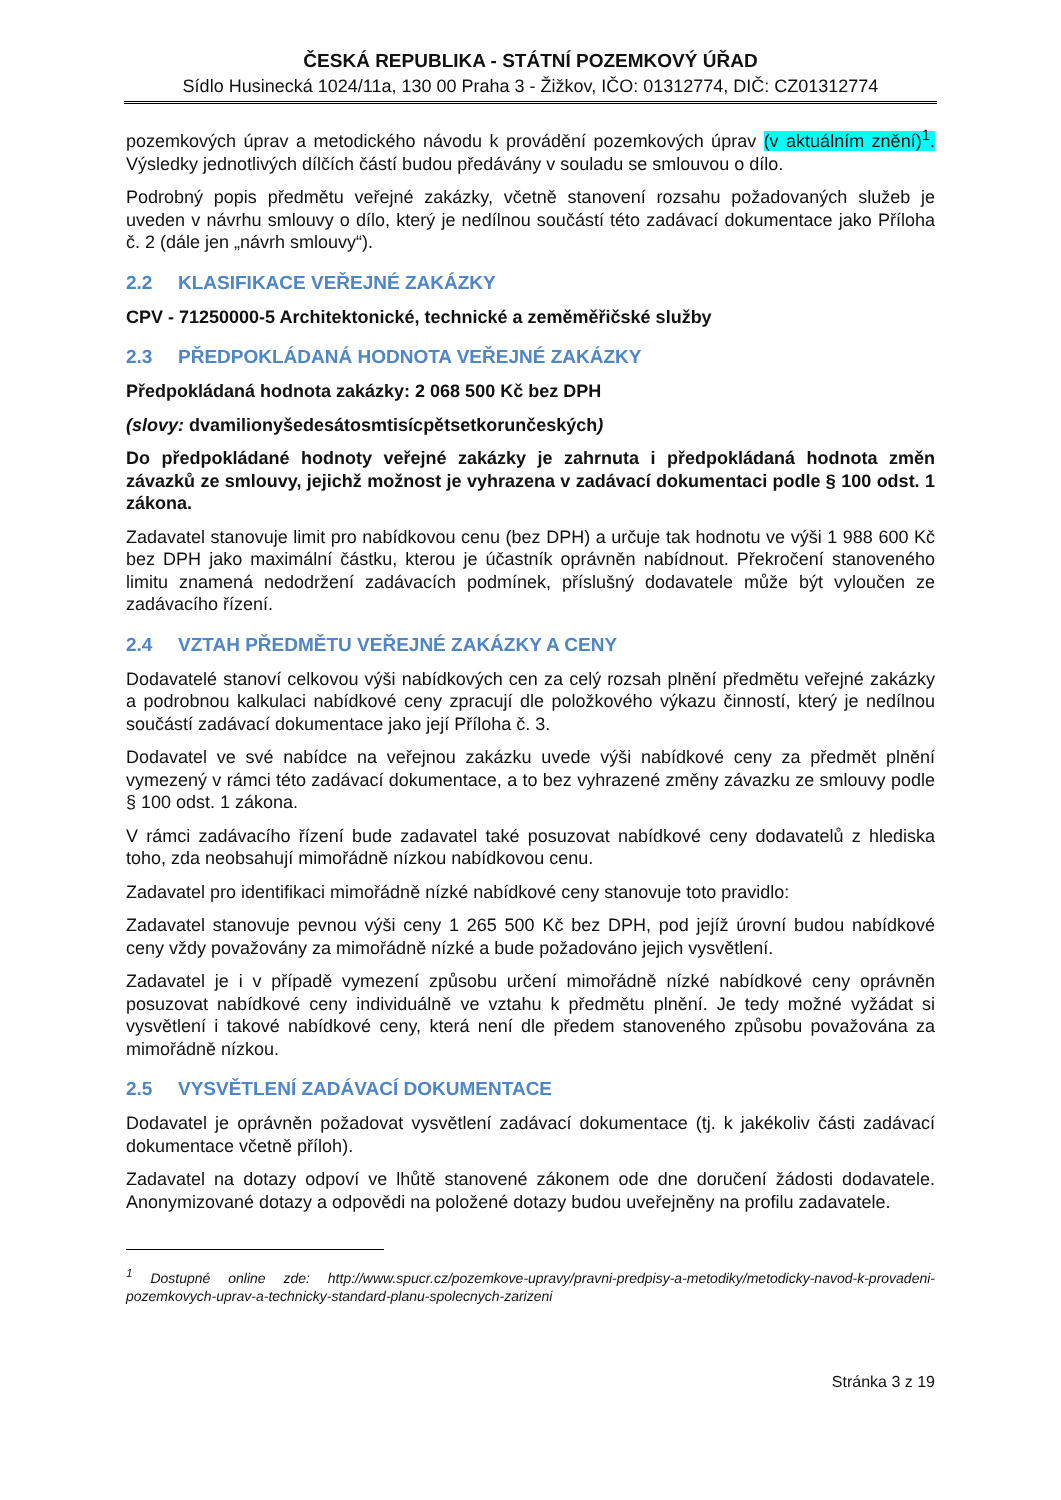ČESKÁ REPUBLIKA - STÁTNÍ POZEMKOVÝ ÚŘAD
Sídlo Husinecká 1024/11a, 130 00 Praha 3 - Žižkov, IČO: 01312774, DIČ: CZ01312774
pozemkových úprav a metodického návodu k provádění pozemkových úprav (v aktuálním znění)<sup>1</sup>. Výsledky jednotlivých dílčích částí budou předávány v souladu se smlouvou o dílo.
Podrobný popis předmětu veřejné zakázky, včetně stanovení rozsahu požadovaných služeb je uveden v návrhu smlouvy o dílo, který je nedílnou součástí této zadávací dokumentace jako Příloha č. 2 (dále jen „návrh smlouvy“).
2.2 KLASIFIKACE VEŘEJNÉ ZAKÁZKY
CPV - 71250000-5 Architektonické, technické a zeměměřičské služby
2.3 PŘEDPOKLÁDANÁ HODNOTA VEŘEJNÉ ZAKÁZKY
Předpokládaná hodnota zakázky: 2 068 500 Kč bez DPH
(slovy: dvamilionyšedesátosmtisícpětsetkorunčeských)
Do předpokládané hodnoty veřejné zakázky je zahrnuta i předpokládaná hodnota změn závazků ze smlouvy, jejichž možnost je vyhrazena v zadávací dokumentaci podle § 100 odst. 1 zákona.
Zadavatel stanovuje limit pro nabídkovou cenu (bez DPH) a určuje tak hodnotu ve výši 1 988 600 Kč bez DPH jako maximální částku, kterou je účastník oprávněn nabídnout. Překročení stanoveného limitu znamená nedodržení zadávacích podmínek, příslušný dodavatele může být vyloučen ze zadávacího řízení.
2.4 VZTAH PŘEDMĚTU VEŘEJNÉ ZAKÁZKY A CENY
Dodavatelé stanoví celkovou výši nabídkových cen za celý rozsah plnění předmětu veřejné zakázky a podrobnou kalkulaci nabídkové ceny zpracují dle položkového výkazu činností, který je nedílnou součástí zadávací dokumentace jako její Příloha č. 3.
Dodavatel ve své nabídce na veřejnou zakázku uvede výši nabídkové ceny za předmět plnění vymezený v rámci této zadávací dokumentace, a to bez vyhrazené změny závazku ze smlouvy podle § 100 odst. 1 zákona.
V rámci zadávacího řízení bude zadavatel také posuzovat nabídkové ceny dodavatelů z hlediska toho, zda neobsahují mimořádně nízkou nabídkovou cenu.
Zadavatel pro identifikaci mimořádně nízké nabídkové ceny stanovuje toto pravidlo:
Zadavatel stanovuje pevnou výši ceny 1 265 500 Kč bez DPH, pod jejíž úrovní budou nabídkové ceny vždy považovány za mimořádně nízké a bude požadováno jejich vysvětlení.
Zadavatel je i v případě vymezení způsobu určení mimořádně nízké nabídkové ceny oprávněn posuzovat nabídkové ceny individuálně ve vztahu k předmětu plnění. Je tedy možné vyžádat si vysvětlení i takové nabídkové ceny, která není dle předem stanoveného způsobu považována za mimořádně nízkou.
2.5 VYSVĚTLENÍ ZADÁVACÍ DOKUMENTACE
Dodavatel je oprávněn požadovat vysvětlení zadávací dokumentace (tj. k jakékoliv části zadávací dokumentace včetně příloh).
Zadavatel na dotazy odpoví ve lhůtě stanovené zákonem ode dne doručení žádosti dodavatele. Anonymizované dotazy a odpovědi na položené dotazy budou uveřejněny na profilu zadavatele.
<sup>1</sup> Dostupné online zde: http://www.spucr.cz/pozemkove-upravy/pravni-predpisy-a-metodiky/metodicky-navod-k-provadeni-pozemkovych-uprav-a-technicky-standard-planu-spolecnych-zarizeni
Stránka 3 z 19